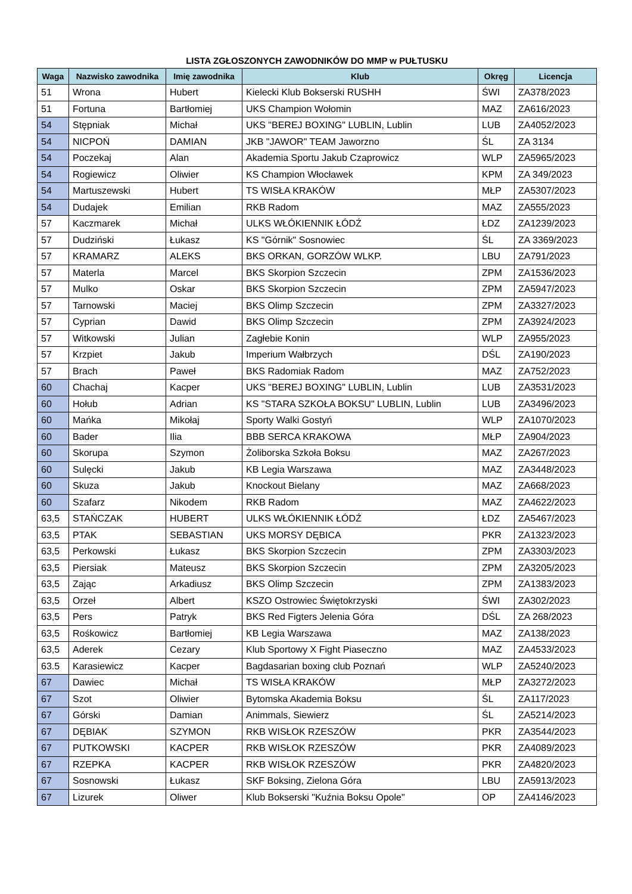LISTA ZGŁOSZONYCH ZAWODNIKÓW DO MMP w PUŁTUSKU
| Waga | Nazwisko zawodnika | Imię zawodnika | Klub | Okręg | Licencja |
| --- | --- | --- | --- | --- | --- |
| 51 | Wrona | Hubert | Kielecki Klub Bokserski RUSHH | ŚWI | ZA378/2023 |
| 51 | Fortuna | Bartłomiej | UKS Champion Wołomin | MAZ | ZA616/2023 |
| 54 | Stępniak | Michał | UKS "BEREJ BOXING" LUBLIN, Lublin | LUB | ZA4052/2023 |
| 54 | NICPOŃ | DAMIAN | JKB "JAWOR" TEAM Jaworzno | ŚL | ZA 3134 |
| 54 | Poczekaj | Alan | Akademia Sportu Jakub Czaprowicz | WLP | ZA5965/2023 |
| 54 | Rogiewicz | Oliwier | KS Champion Włocławek | KPM | ZA 349/2023 |
| 54 | Martuszewski | Hubert | TS WISŁA KRAKÓW | MŁP | ZA5307/2023 |
| 54 | Dudajek | Emilian | RKB Radom | MAZ | ZA555/2023 |
| 57 | Kaczmarek | Michał | ULKS WŁÓKIENNIK ŁÓDŹ | ŁDZ | ZA1239/2023 |
| 57 | Dudziński | Łukasz | KS "Górnik" Sosnowiec | ŚL | ZA 3369/2023 |
| 57 | KRAMARZ | ALEKS | BKS ORKAN, GORZÓW WLKP. | LBU | ZA791/2023 |
| 57 | Materla | Marcel | BKS Skorpion Szczecin | ZPM | ZA1536/2023 |
| 57 | Mulko | Oskar | BKS Skorpion Szczecin | ZPM | ZA5947/2023 |
| 57 | Tarnowski | Maciej | BKS Olimp Szczecin | ZPM | ZA3327/2023 |
| 57 | Cyprian | Dawid | BKS Olimp Szczecin | ZPM | ZA3924/2023 |
| 57 | Witkowski | Julian | Zagłebie Konin | WLP | ZA955/2023 |
| 57 | Krzpiet | Jakub | Imperium Wałbrzych | DŚL | ZA190/2023 |
| 57 | Brach | Paweł | BKS Radomiak Radom | MAZ | ZA752/2023 |
| 60 | Chachaj | Kacper | UKS "BEREJ BOXING" LUBLIN, Lublin | LUB | ZA3531/2023 |
| 60 | Hołub | Adrian | KS "STARA SZKOŁA BOKSU" LUBLIN, Lublin | LUB | ZA3496/2023 |
| 60 | Mańka | Mikołaj | Sporty Walki Gostyń | WLP | ZA1070/2023 |
| 60 | Bader | Ilia | BBB SERCA KRAKOWA | MŁP | ZA904/2023 |
| 60 | Skorupa | Szymon | Żoliborska Szkoła Boksu | MAZ | ZA267/2023 |
| 60 | Sulęcki | Jakub | KB Legia Warszawa | MAZ | ZA3448/2023 |
| 60 | Skuza | Jakub | Knockout Bielany | MAZ | ZA668/2023 |
| 60 | Szafarz | Nikodem | RKB Radom | MAZ | ZA4622/2023 |
| 63,5 | STAŃCZAK | HUBERT | ULKS WŁÓKIENNIK ŁÓDŹ | ŁDZ | ZA5467/2023 |
| 63,5 | PTAK | SEBASTIAN | UKS MORSY DĘBICA | PKR | ZA1323/2023 |
| 63,5 | Perkowski | Łukasz | BKS Skorpion Szczecin | ZPM | ZA3303/2023 |
| 63,5 | Piersiak | Mateusz | BKS Skorpion Szczecin | ZPM | ZA3205/2023 |
| 63,5 | Zając | Arkadiusz | BKS Olimp Szczecin | ZPM | ZA1383/2023 |
| 63,5 | Orzeł | Albert | KSZO Ostrowiec Świętokrzyski | ŚWI | ZA302/2023 |
| 63,5 | Pers | Patryk | BKS Red Figters Jelenia Góra | DŚL | ZA 268/2023 |
| 63,5 | Rośkowicz | Bartłomiej | KB Legia Warszawa | MAZ | ZA138/2023 |
| 63,5 | Aderek | Cezary | Klub Sportowy X Fight Piaseczno | MAZ | ZA4533/2023 |
| 63.5 | Karasiewicz | Kacper | Bagdasarian boxing club Poznań | WLP | ZA5240/2023 |
| 67 | Dawiec | Michał | TS WISŁA KRAKÓW | MŁP | ZA3272/2023 |
| 67 | Szot | Oliwier | Bytomska Akademia Boksu | ŚL | ZA117/2023 |
| 67 | Górski | Damian | Animmals, Siewierz | ŚL | ZA5214/2023 |
| 67 | DĘBIAK | SZYMON | RKB WISŁOK RZESZÓW | PKR | ZA3544/2023 |
| 67 | PUTKOWSKI | KACPER | RKB WISŁOK RZESZÓW | PKR | ZA4089/2023 |
| 67 | RZEPKA | KACPER | RKB WISŁOK RZESZÓW | PKR | ZA4820/2023 |
| 67 | Sosnowski | Łukasz | SKF Boksing, Zielona Góra | LBU | ZA5913/2023 |
| 67 | Lizurek | Oliwer | Klub Bokserski "Kuźnia Boksu Opole" | OP | ZA4146/2023 |